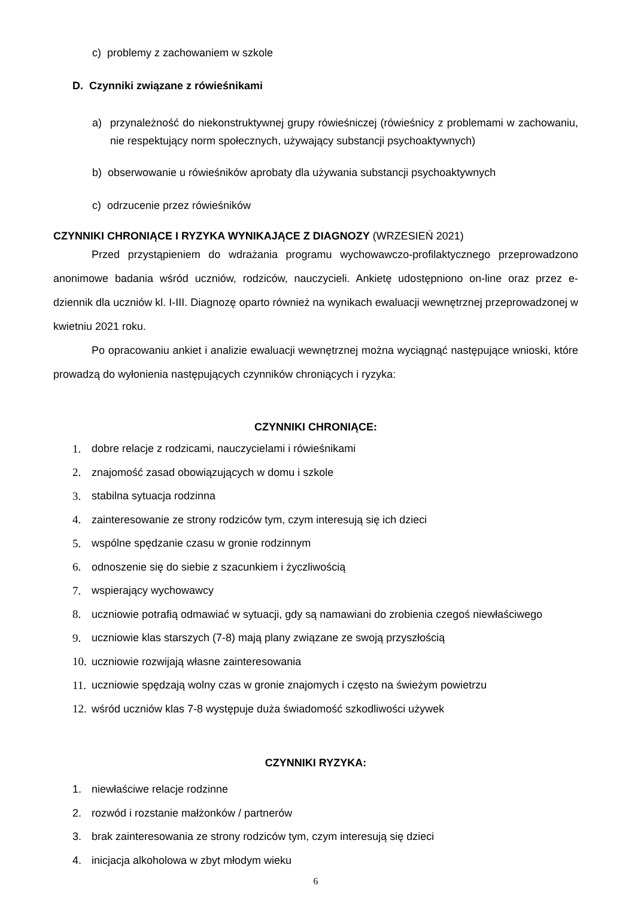c) problemy z zachowaniem w szkole
D. Czynniki związane z rówieśnikami
a) przynależność do niekonstruktywnej grupy rówieśniczej (rówieśnicy z problemami w zachowaniu, nie respektujący norm społecznych, używający substancji psychoaktywnych)
b) obserwowanie u rówieśników aprobaty dla używania substancji psychoaktywnych
c) odrzucenie przez rówieśników
CZYNNIKI CHRONIĄCE I RYZYKA WYNIKAJĄCE Z DIAGNOZY (WRZESIEŃ 2021)
Przed przystąpieniem do wdrażania programu wychowawczo-profilaktycznego przeprowadzono anonimowe badania wśród uczniów, rodziców, nauczycieli. Ankietę udostępniono on-line oraz przez e-dziennik dla uczniów kl. I-III. Diagnozę oparto również na wynikach ewaluacji wewnętrznej przeprowadzonej w kwietniu 2021 roku.
Po opracowaniu ankiet i analizie ewaluacji wewnętrznej można wyciągnąć następujące wnioski, które prowadzą do wyłonienia następujących czynników chroniących i ryzyka:
CZYNNIKI CHRONIĄCE:
1. dobre relacje z rodzicami, nauczycielami i rówieśnikami
2. znajomość zasad obowiązujących w domu i szkole
3. stabilna sytuacja rodzinna
4. zainteresowanie ze strony rodziców tym, czym interesują się ich dzieci
5. wspólne spędzanie czasu w gronie rodzinnym
6. odnoszenie się do siebie z szacunkiem i życzliwością
7. wspierający wychowawcy
8. uczniowie potrafią odmawiać w sytuacji, gdy są namawiani do zrobienia czegoś niewłaściwego
9. uczniowie klas starszych (7-8) mają plany związane ze swoją przyszłością
10. uczniowie rozwijają własne zainteresowania
11. uczniowie spędzają wolny czas w gronie znajomych i często na świeżym powietrzu
12. wśród uczniów klas 7-8 występuje duża świadomość szkodliwości używek
CZYNNIKI RYZYKA:
1. niewłaściwe relacje rodzinne
2. rozwód i rozstanie małżonków / partnerów
3. brak zainteresowania ze strony rodziców tym, czym interesują się dzieci
4. inicjacja alkoholowa w zbyt młodym wieku
6